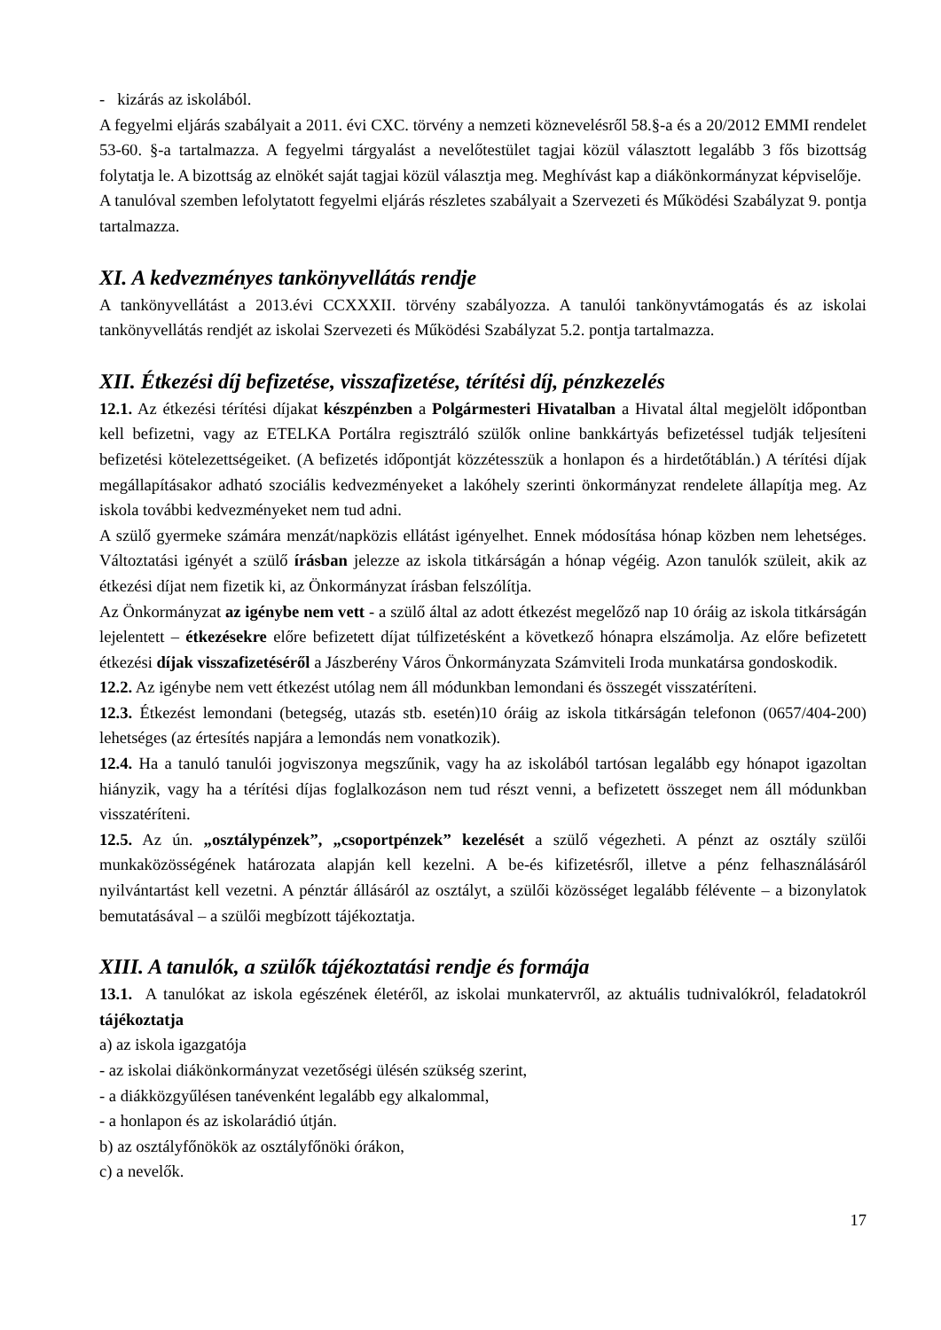- kizárás az iskolából.
A fegyelmi eljárás szabályait a 2011. évi CXC. törvény a nemzeti köznevelésről 58.§-a és a 20/2012 EMMI rendelet 53-60. §-a tartalmazza. A fegyelmi tárgyalást a nevelőtestület tagjai közül választott legalább 3 fős bizottság folytatja le. A bizottság az elnökét saját tagjai közül választja meg. Meghívást kap a diákönkormányzat képviselője.
A tanulóval szemben lefolytatott fegyelmi eljárás részletes szabályait a Szervezeti és Működési Szabályzat 9. pontja tartalmazza.
XI. A kedvezményes tankönyvellátás rendje
A tankönyvellátást a 2013.évi CCXXXII. törvény szabályozza. A tanulói tankönyvtámogatás és az iskolai tankönyvellátás rendjét az iskolai Szervezeti és Működési Szabályzat 5.2. pontja tartalmazza.
XII. Étkezési díj befizetése, visszafizetése, térítési díj, pénzkezelés
12.1. Az étkezési térítési díjakat készpénzben a Polgármesteri Hivatalban a Hivatal által megjelölt időpontban kell befizetni, vagy az ETELKA Portálra regisztráló szülők online bankkártyás befizetéssel tudják teljesíteni befizetési kötelezettségeiket. (A befizetés időpontját közzétesszük a honlapon és a hirdetőtáblán.) A térítési díjak megállapításakor adható szociális kedvezményeket a lakóhely szerinti önkormányzat rendelete állapítja meg. Az iskola további kedvezményeket nem tud adni.
A szülő gyermeke számára menzát/napközis ellátást igényelhet. Ennek módosítása hónap közben nem lehetséges. Változtatási igényét a szülő írásban jelezze az iskola titkárságán a hónap végéig. Azon tanulók szüleit, akik az étkezési díjat nem fizetik ki, az Önkormányzat írásban felszólítja.
Az Önkormányzat az igénybe nem vett - a szülő által az adott étkezést megelőző nap 10 óráig az iskola titkárságán lejelentett – étkezésekre előre befizetett díjat túlfizetésként a következő hónapra elszámolja. Az előre befizetett étkezési díjak visszafizetéséről a Jászberény Város Önkormányzata Számviteli Iroda munkatársa gondoskodik.
12.2. Az igénybe nem vett étkezést utólag nem áll módunkban lemondani és összegét visszatéríteni.
12.3. Étkezést lemondani (betegség, utazás stb. esetén)10 óráig az iskola titkárságán telefonon (0657/404-200) lehetséges (az értesítés napjára a lemondás nem vonatkozik).
12.4. Ha a tanuló tanulói jogviszonya megszűnik, vagy ha az iskolából tartósan legalább egy hónapot igazoltan hiányzik, vagy ha a térítési díjas foglalkozáson nem tud részt venni, a befizetett összeget nem áll módunkban visszatéríteni.
12.5. Az ún. „osztálypénzek”, „csoportpénzek” kezelését a szülő végezheti. A pénzt az osztály szülői munkaközösségének határozata alapján kell kezelni. A be-és kifizetésről, illetve a pénz felhasználásáról nyilvántartást kell vezetni. A pénztár állásáról az osztályt, a szülői közösséget legalább félévente – a bizonylatok bemutatásával – a szülői megbízott tájékoztatja.
XIII. A tanulók, a szülők tájékoztatási rendje és formája
13.1. A tanulókat az iskola egészének életéről, az iskolai munkatervről, az aktuális tudnivalókról, feladatokról tájékoztatja
a) az iskola igazgatója
- az iskolai diákönkormányzat vezetőségi ülésén szükség szerint,
- a diákközgyűlésen tanévenként legalább egy alkalommal,
- a honlapon és az iskolarádió útján.
b) az osztályfőnökök az osztályfőnöki órákon,
c) a nevelők.
17